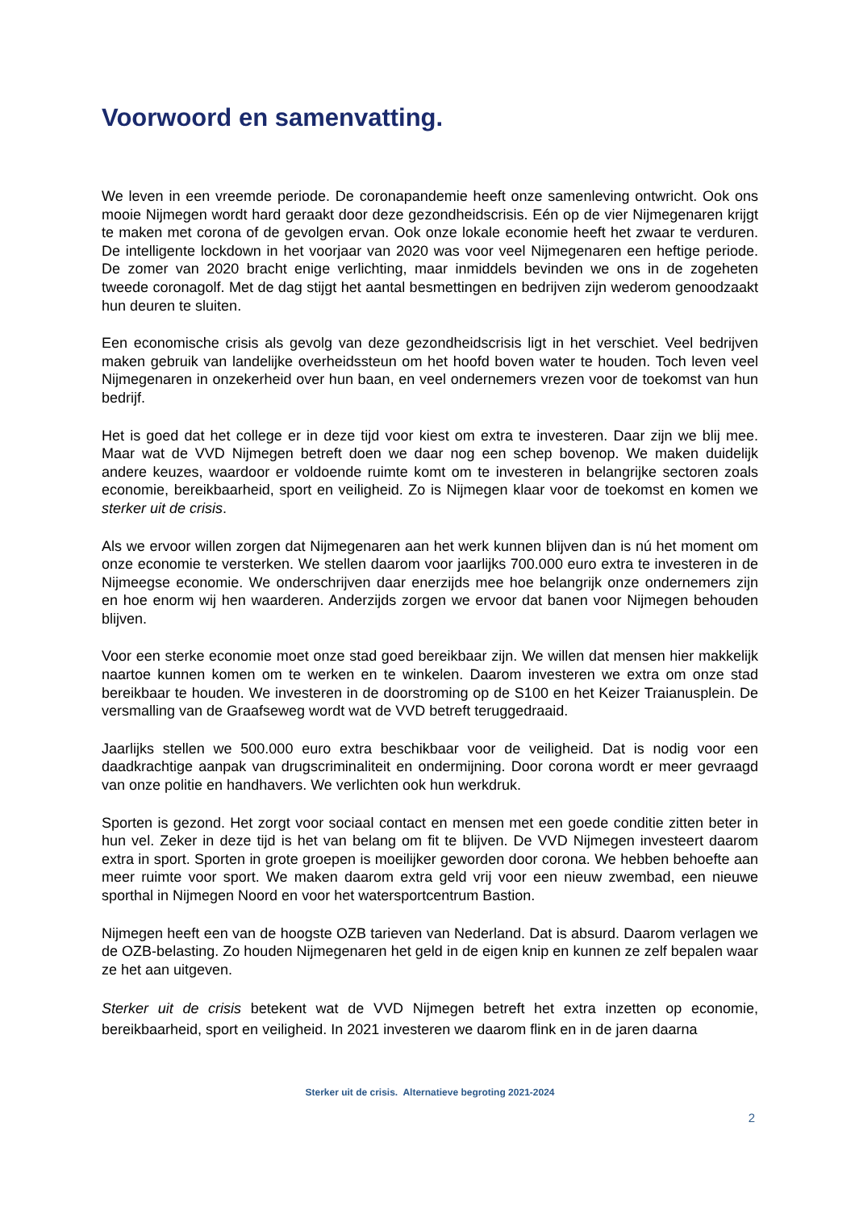Voorwoord en samenvatting.
We leven in een vreemde periode. De coronapandemie heeft onze samenleving ontwricht. Ook ons mooie Nijmegen wordt hard geraakt door deze gezondheidscrisis. Eén op de vier Nijmegenaren krijgt te maken met corona of de gevolgen ervan. Ook onze lokale economie heeft het zwaar te verduren. De intelligente lockdown in het voorjaar van 2020 was voor veel Nijmegenaren een heftige periode. De zomer van 2020 bracht enige verlichting, maar inmiddels bevinden we ons in de zogeheten tweede coronagolf. Met de dag stijgt het aantal besmettingen en bedrijven zijn wederom genoodzaakt hun deuren te sluiten.
Een economische crisis als gevolg van deze gezondheidscrisis ligt in het verschiet. Veel bedrijven maken gebruik van landelijke overheidssteun om het hoofd boven water te houden. Toch leven veel Nijmegenaren in onzekerheid over hun baan, en veel ondernemers vrezen voor de toekomst van hun bedrijf.
Het is goed dat het college er in deze tijd voor kiest om extra te investeren. Daar zijn we blij mee. Maar wat de VVD Nijmegen betreft doen we daar nog een schep bovenop. We maken duidelijk andere keuzes, waardoor er voldoende ruimte komt om te investeren in belangrijke sectoren zoals economie, bereikbaarheid, sport en veiligheid. Zo is Nijmegen klaar voor de toekomst en komen we sterker uit de crisis.
Als we ervoor willen zorgen dat Nijmegenaren aan het werk kunnen blijven dan is nú het moment om onze economie te versterken. We stellen daarom voor jaarlijks 700.000 euro extra te investeren in de Nijmeegse economie. We onderschrijven daar enerzijds mee hoe belangrijk onze ondernemers zijn en hoe enorm wij hen waarderen. Anderzijds zorgen we ervoor dat banen voor Nijmegen behouden blijven.
Voor een sterke economie moet onze stad goed bereikbaar zijn. We willen dat mensen hier makkelijk naartoe kunnen komen om te werken en te winkelen. Daarom investeren we extra om onze stad bereikbaar te houden. We investeren in de doorstroming op de S100 en het Keizer Traianusplein. De versmalling van de Graafseweg wordt wat de VVD betreft teruggedraaid.
Jaarlijks stellen we 500.000 euro extra beschikbaar voor de veiligheid. Dat is nodig voor een daadkrachtige aanpak van drugscriminaliteit en ondermijning. Door corona wordt er meer gevraagd van onze politie en handhavers. We verlichten ook hun werkdruk.
Sporten is gezond. Het zorgt voor sociaal contact en mensen met een goede conditie zitten beter in hun vel. Zeker in deze tijd is het van belang om fit te blijven. De VVD Nijmegen investeert daarom extra in sport. Sporten in grote groepen is moeilijker geworden door corona. We hebben behoefte aan meer ruimte voor sport. We maken daarom extra geld vrij voor een nieuw zwembad, een nieuwe sporthal in Nijmegen Noord en voor het watersportcentrum Bastion.
Nijmegen heeft een van de hoogste OZB tarieven van Nederland. Dat is absurd. Daarom verlagen we de OZB-belasting. Zo houden Nijmegenaren het geld in de eigen knip en kunnen ze zelf bepalen waar ze het aan uitgeven.
Sterker uit de crisis betekent wat de VVD Nijmegen betreft het extra inzetten op economie, bereikbaarheid, sport en veiligheid. In 2021 investeren we daarom flink en in de jaren daarna
Sterker uit de crisis. Alternatieve begroting 2021-2024
2